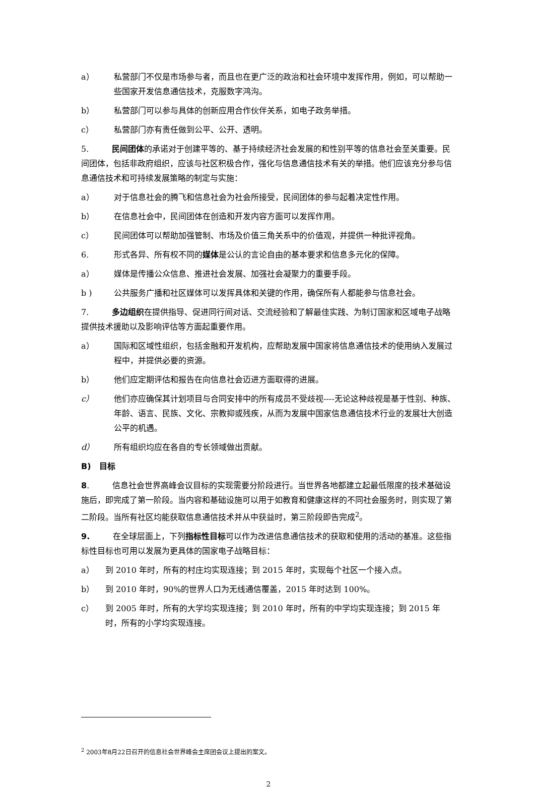a） 私营部门不仅是市场参与者，而且也在更广泛的政治和社会环境中发挥作用，例如，可以帮助一些国家开发信息通信技术，克服数字鸿沟。
b） 私营部门可以参与具体的创新应用合作伙伴关系，如电子政务举措。
c） 私营部门亦有责任做到公平、公开、透明。
5. 民间团体的承诺对于创建平等的、基于持续经济社会发展的和性别平等的信息社会至关重要。民间团体，包括非政府组织，应该与社区积极合作，强化与信息通信技术有关的举措。他们应该充分参与信息通信技术和可持续发展策略的制定与实施：
a） 对于信息社会的腾飞和信息社会为社会所接受，民间团体的参与起着决定性作用。
b） 在信息社会中，民间团体在创造和开发内容方面可以发挥作用。
c） 民间团体可以帮助加强管制、市场及价值三角关系中的价值观，并提供一种批评视角。
6. 形式各异、所有权不同的媒体是公认的言论自由的基本要求和信息多元化的保障。
a） 媒体是传播公众信息、推进社会发展、加强社会凝聚力的重要手段。
b ) 公共服务广播和社区媒体可以发挥具体和关键的作用，确保所有人都能参与信息社会。
7. 多边组织在提供指导、促进同行间对话、交流经验和了解最佳实践、为制订国家和区域电子战略提供技术援助以及影响评估等方面起重要作用。
a） 国际和区域性组织，包括金融和开发机构，应帮助发展中国家将信息通信技术的使用纳入发展过程中，并提供必要的资源。
b） 他们应定期评估和报告在向信息社会迈进方面取得的进展。
c） 他们亦应确保其计划项目与合同安排中的所有成员不受歧视----无论这种歧视是基于性别、种族、年龄、语言、民族、文化、宗教抑或残疾，从而为发展中国家信息通信技术行业的发展壮大创造公平的机遇。
d） 所有组织均应在各自的专长领域做出贡献。
B) 目标
8. 信息社会世界高峰会议目标的实现需要分阶段进行。当世界各地都建立起最低限度的技术基础设施后，即完成了第一阶段。当内容和基础设施可以用于如教育和健康这样的不同社会服务时，则实现了第二阶段。当所有社区均能获取信息通信技术并从中获益时，第三阶段即告完成<sup>2</sup>。
9. 在全球层面上，下列指标性目标可以作为改进信息通信技术的获取和使用的活动的基准。这些指标性目标也可用以发展为更具体的国家电子战略目标：
a） 到 2010 年时，所有的村庄均实现连接；到 2015 年时，实现每个社区一个接入点。
b） 到 2010 年时，90%的世界人口为无线通信覆盖，2015 年时达到 100%。
c） 到 2005 年时，所有的大学均实现连接；到 2010 年时，所有的中学均实现连接；到 2015 年时，所有的小学均实现连接。
<sup>2</sup> 2003年8月22日召开的信息社会世界峰会主席团会议上提出的案文。
2